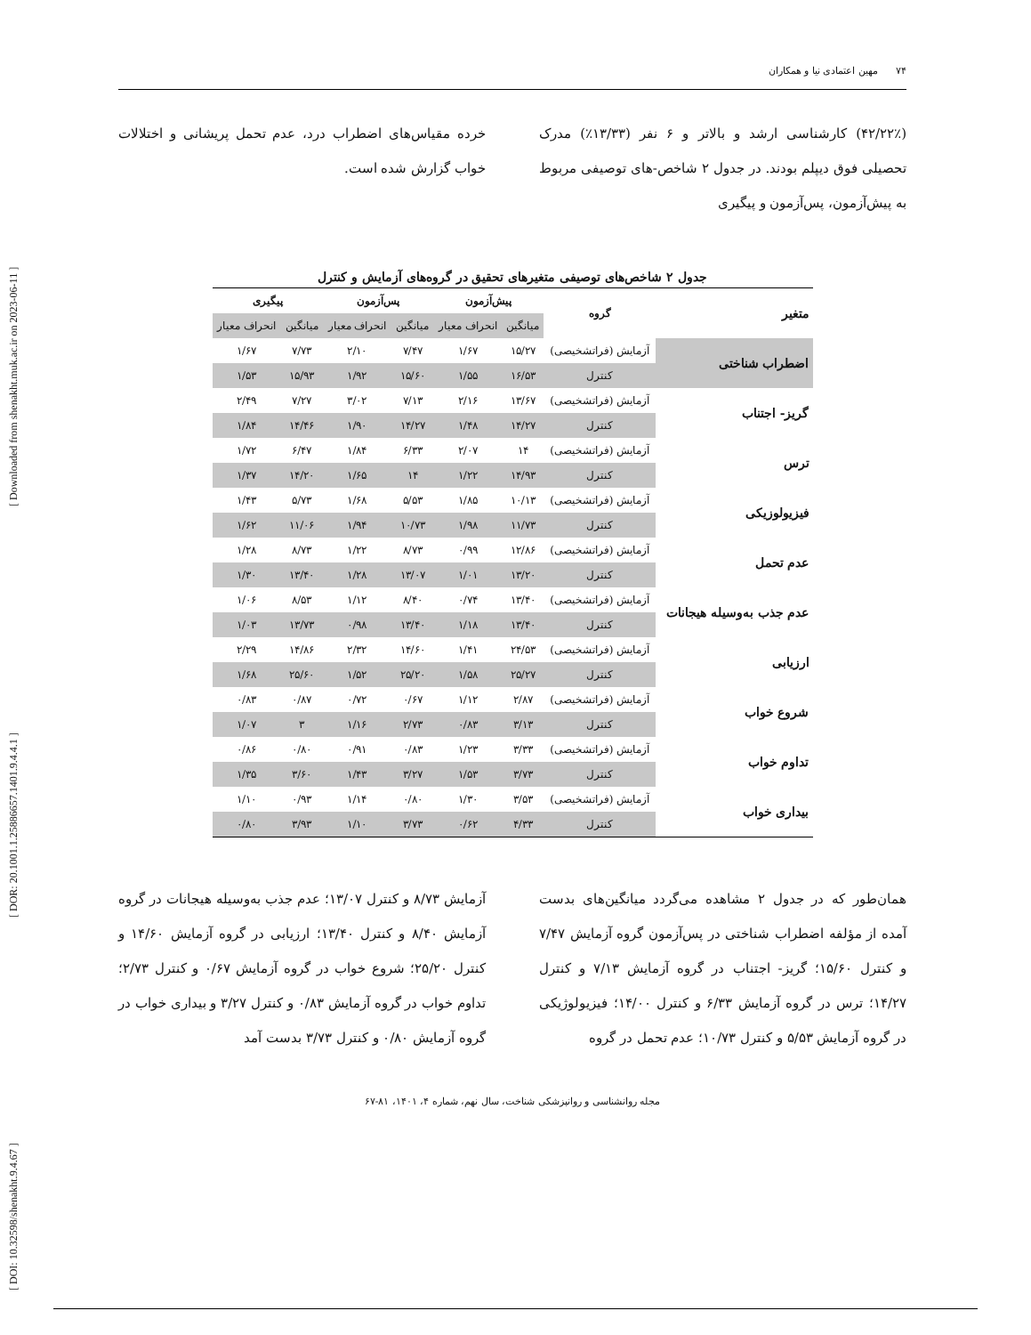[ DOI: 10.32598/shenakht.9.4.67 ] [ DOR: 20.1001.1.25886657.1401.9.4.4.1 ] [ Downloaded from shenakht.muk.ac.ir on 2023-06-11 ]
مهین اعتمادی نیا و همکاران ۷۴
(۴۲/۲۲٪) کارشناسی ارشد و بالاتر و ۶ نفر (۱۳/۳۳٪) مدرک تحصیلی فوق دیپلم بودند. در جدول ۲ شاخص-های توصیفی مربوط به پیش‌آزمون، پس‌آزمون و پیگیری
خرده مقیاس‌های اضطراب درد، عدم تحمل پریشانی و اختلالات خواب گزارش شده است.
جدول ۲ شاخص‌های توصیفی متغیرهای تحقیق در گروه‌های آزمایش و کنترل
| متغیر | گروه | پیش‌آزمون | | پس‌آزمون | | پیگیری | |
| --- | --- | --- | --- | --- | --- | --- | --- |
| | | میانگین | انحراف معیار | میانگین | انحراف معیار | میانگین | انحراف معیار |
| اضطراب شناختی | آزمایش (فراتشخیصی) | ۱۵/۲۷ | ۱/۶۷ | ۷/۴۷ | ۲/۱۰ | ۷/۷۳ | ۱/۶۷ |
| | کنترل | ۱۶/۵۳ | ۱/۵۵ | ۱۵/۶۰ | ۱/۹۲ | ۱۵/۹۳ | ۱/۵۳ |
| گریز- اجتناب | آزمایش (فراتشخیصی) | ۱۳/۶۷ | ۲/۱۶ | ۷/۱۳ | ۳/۰۲ | ۷/۲۷ | ۲/۴۹ |
| | کنترل | ۱۴/۲۷ | ۱/۴۸ | ۱۴/۲۷ | ۱/۹۰ | ۱۴/۴۶ | ۱/۸۴ |
| ترس | آزمایش (فراتشخیصی) | ۱۴ | ۲/۰۷ | ۶/۳۳ | ۱/۸۴ | ۶/۴۷ | ۱/۷۲ |
| | کنترل | ۱۴/۹۳ | ۱/۲۲ | ۱۴ | ۱/۶۵ | ۱۴/۲۰ | ۱/۳۷ |
| فیزیولوزیکی | آزمایش (فراتشخیصی) | ۱۰/۱۳ | ۱/۸۵ | ۵/۵۳ | ۱/۶۸ | ۵/۷۳ | ۱/۴۳ |
| | کنترل | ۱۱/۷۳ | ۱/۹۸ | ۱۰/۷۳ | ۱/۹۴ | ۱۱/۰۶ | ۱/۶۲ |
| عدم تحمل | آزمایش (فراتشخیصی) | ۱۲/۸۶ | ۰/۹۹ | ۸/۷۳ | ۱/۲۲ | ۸/۷۳ | ۱/۲۸ |
| | کنترل | ۱۳/۲۰ | ۱/۰۱ | ۱۳/۰۷ | ۱/۲۸ | ۱۳/۴۰ | ۱/۳۰ |
| عدم جذب به‌وسیله هیجانات | آزمایش (فراتشخیصی) | ۱۳/۴۰ | ۰/۷۴ | ۸/۴۰ | ۱/۱۲ | ۸/۵۳ | ۱/۰۶ |
| | کنترل | ۱۳/۴۰ | ۱/۱۸ | ۱۳/۴۰ | ۰/۹۸ | ۱۳/۷۳ | ۱/۰۳ |
| ارزیابی | آزمایش (فراتشخیصی) | ۲۴/۵۳ | ۱/۴۱ | ۱۴/۶۰ | ۲/۳۲ | ۱۴/۸۶ | ۲/۲۹ |
| | کنترل | ۲۵/۲۷ | ۱/۵۸ | ۲۵/۲۰ | ۱/۵۲ | ۲۵/۶۰ | ۱/۶۸ |
| شروع خواب | آزمایش (فراتشخیصی) | ۲/۸۷ | ۱/۱۲ | ۰/۶۷ | ۰/۷۲ | ۰/۸۷ | ۰/۸۳ |
| | کنترل | ۳/۱۳ | ۰/۸۳ | ۲/۷۳ | ۱/۱۶ | ۳ | ۱/۰۷ |
| تداوم خواب | آزمایش (فراتشخیصی) | ۳/۳۳ | ۱/۲۳ | ۰/۸۳ | ۰/۹۱ | ۰/۸۰ | ۰/۸۶ |
| | کنترل | ۳/۷۳ | ۱/۵۳ | ۳/۲۷ | ۱/۴۳ | ۳/۶۰ | ۱/۳۵ |
| بیداری خواب | آزمایش (فراتشخیصی) | ۳/۵۳ | ۱/۳۰ | ۰/۸۰ | ۱/۱۴ | ۰/۹۳ | ۱/۱۰ |
| | کنترل | ۴/۳۳ | ۰/۶۲ | ۳/۷۳ | ۱/۱۰ | ۳/۹۳ | ۰/۸۰ |
همان‌طور که در جدول ۲ مشاهده می‌گردد میانگین‌های بدست آمده از مؤلفه اضطراب شناختی در پس‌آزمون گروه آزمایش ۷/۴۷ و کنترل ۱۵/۶۰؛ گریز- اجتناب در گروه آزمایش ۷/۱۳ و کنترل ۱۴/۲۷؛ ترس در گروه آزمایش ۶/۳۳ و کنترل ۱۴/۰۰؛ فیزیولوژیکی در گروه آزمایش ۵/۵۳ و کنترل ۱۰/۷۳؛ عدم تحمل در گروه
آزمایش ۸/۷۳ و کنترل ۱۳/۰۷؛ عدم جذب به‌وسیله هیجانات در گروه آزمایش ۸/۴۰ و کنترل ۱۳/۴۰؛ ارزیابی در گروه آزمایش ۱۴/۶۰ و کنترل ۲۵/۲۰؛ شروع خواب در گروه آزمایش ۰/۶۷ و کنترل ۲/۷۳؛ تداوم خواب در گروه آزمایش ۰/۸۳ و کنترل ۳/۲۷ و بیداری خواب در گروه آزمایش ۰/۸۰ و کنترل ۳/۷۳ بدست آمد
مجله روانشناسی و روانپزشکی شناخت، سال نهم، شماره ۴، ۱۴۰۱، ۸۱-۶۷